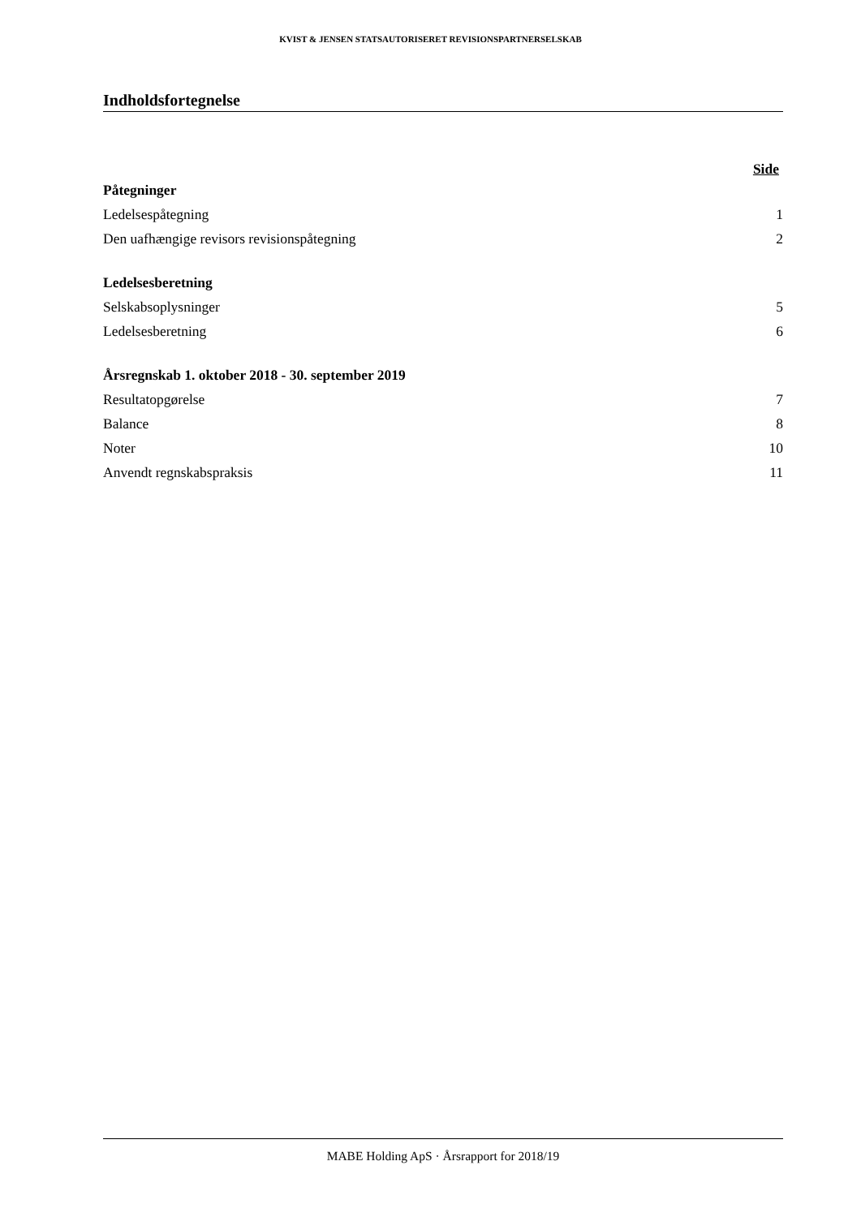KVIST & JENSEN STATSAUTORISERET REVISIONSPARTNERSELSKAB
Indholdsfortegnelse
Side
Påtegninger
Ledelsespåtegning 1
Den uafhængige revisors revisionspåtegning 2
Ledelsesberetning
Selskabsoplysninger 5
Ledelsesberetning 6
Årsregnskab 1. oktober 2018 - 30. september 2019
Resultatopgørelse 7
Balance 8
Noter 10
Anvendt regnskabspraksis 11
MABE Holding ApS · Årsrapport for 2018/19